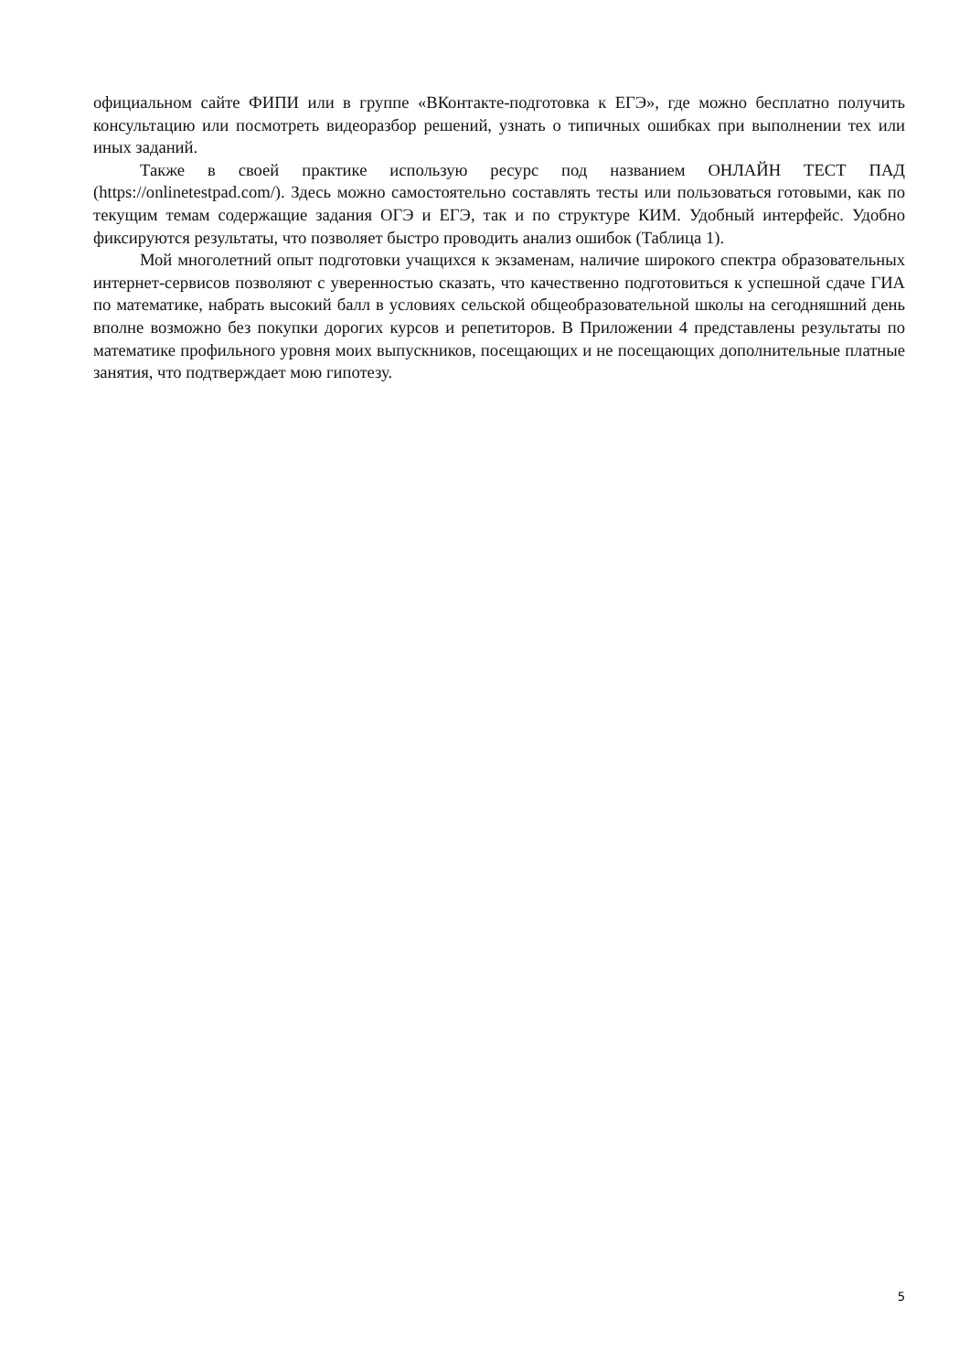официальном сайте ФИПИ или в группе «ВКонтакте-подготовка к ЕГЭ», где можно бесплатно получить консультацию или посмотреть видеоразбор решений, узнать о типичных ошибках при выполнении тех или иных заданий.
Также в своей практике использую ресурс под названием ОНЛАЙН ТЕСТ ПАД (https://onlinetestpad.com/). Здесь можно самостоятельно составлять тесты или пользоваться готовыми, как по текущим темам содержащие задания ОГЭ и ЕГЭ, так и по структуре КИМ. Удобный интерфейс. Удобно фиксируются результаты, что позволяет быстро проводить анализ ошибок (Таблица 1).
Мой многолетний опыт подготовки учащихся к экзаменам, наличие широкого спектра образовательных интернет-сервисов позволяют с уверенностью сказать, что качественно подготовиться к успешной сдаче ГИА по математике, набрать высокий балл в условиях сельской общеобразовательной школы на сегодняшний день вполне возможно без покупки дорогих курсов и репетиторов. В Приложении 4 представлены результаты по математике профильного уровня моих выпускников, посещающих и не посещающих дополнительные платные занятия, что подтверждает мою гипотезу.
5